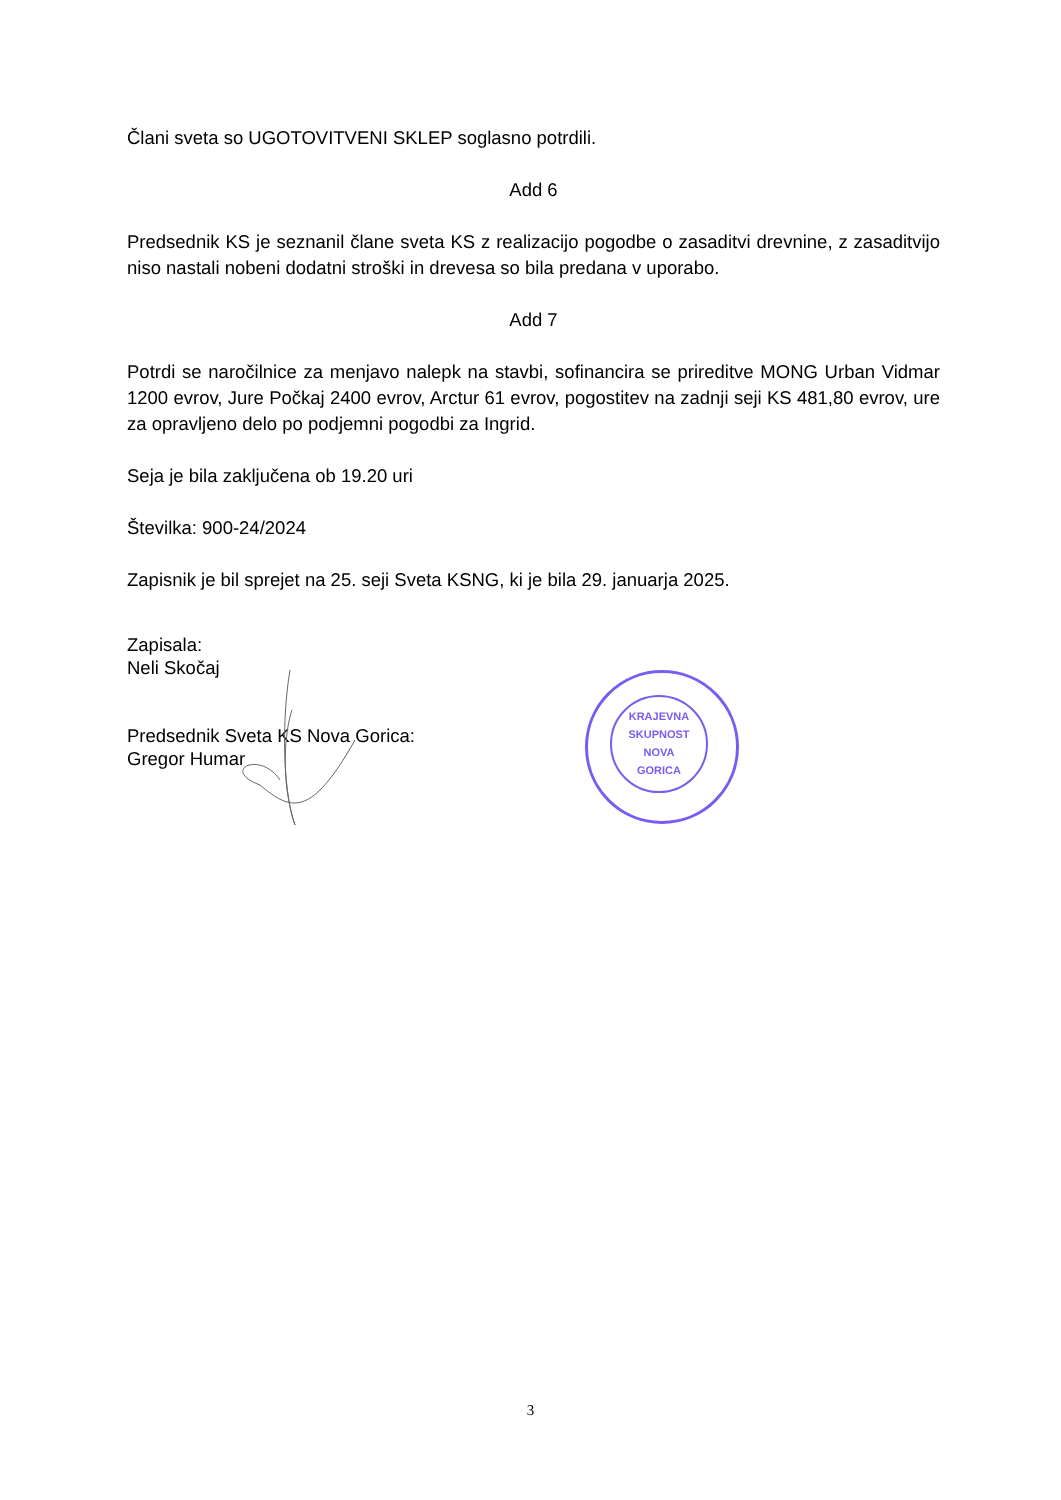Člani sveta so UGOTOVITVENI SKLEP soglasno potrdili.
Add 6
Predsednik KS je seznanil člane sveta KS z realizacijo pogodbe o zasaditvi drevnine, z zasaditvijo niso nastali nobeni dodatni stroški in drevesa so bila predana v uporabo.
Add 7
Potrdi se naročilnice za menjavo nalepk na stavbi, sofinancira se prireditve MONG Urban Vidmar 1200 evrov, Jure Počkaj 2400 evrov, Arctur 61 evrov, pogostitev na zadnji seji KS 481,80 evrov, ure za opravljeno delo po podjemni pogodbi za Ingrid.
Seja je bila zaključena ob 19.20 uri
Številka: 900-24/2024
Zapisnik je bil sprejet na 25. seji Sveta KSNG, ki je bila 29. januarja 2025.
Zapisala:
Neli Skočaj
Predsednik Sveta KS Nova Gorica:
Gregor Humar
KRAJEVNA
SKUPNOST
NOVA
GORICA
3